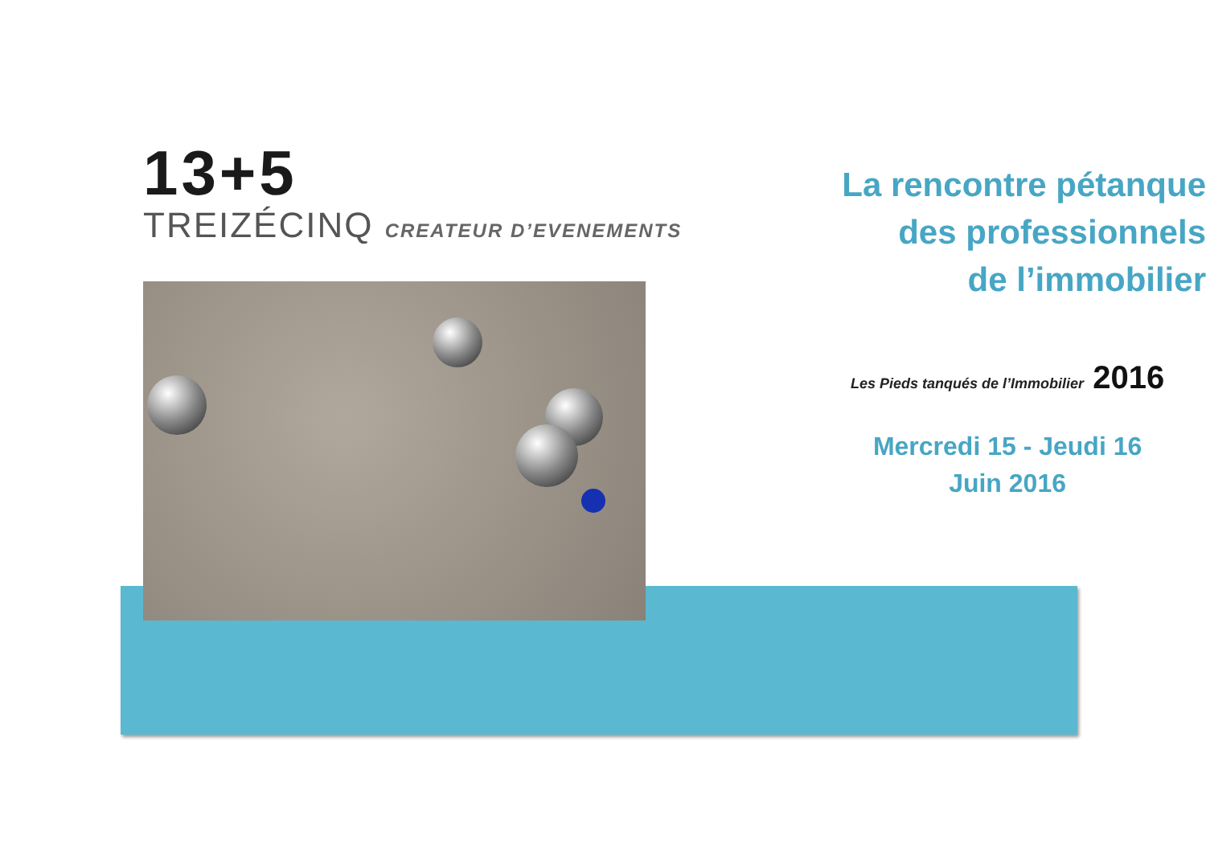13+5
TREIZÉCINQ CREATEUR D’EVENEMENTS
La rencontre pétanque
des professionnels
de l’immobilier
Les Pieds tanqués de l’Immobilier 2016
Mercredi 15 - Jeudi 16
Juin 2016